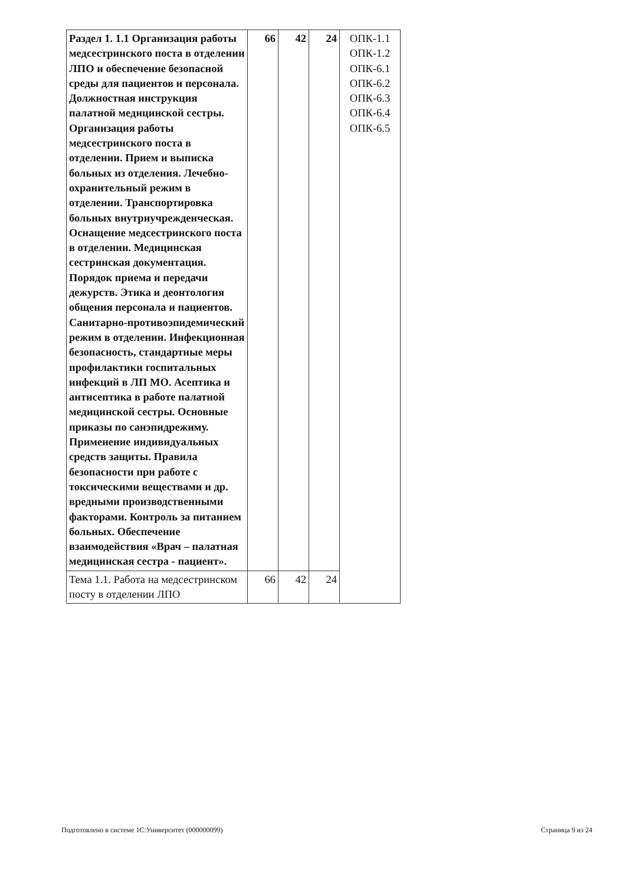| Раздел 1. 1.1 Организация работы медсестринского поста в отделении ЛПО и обеспечение безопасной среды для пациентов и персонала. Должностная инструкция палатной медицинской сестры. Организация работы медсестринского поста в отделении. Прием и выписка больных из отделения. Лечебно-охранительный режим в отделении. Транспортировка больных внутриучрежденческая. Оснащение медсестринского поста в отделении. Медицинская сестринская документация. Порядок приема и передачи дежурств. Этика и деонтология общения персонала и пациентов. Санитарно-противоэпидемический режим в отделении. Инфекционная безопасность, стандартные меры профилактики госпитальных инфекций в ЛП МО. Асептика и антисептика в работе палатной медицинской сестры. Основные приказы по санэпидрежиму. Применение индивидуальных средств защиты. Правила безопасности при работе с токсическими веществами и др. вредными производственными факторами. Контроль за питанием больных. Обеспечение взаимодействия «Врач – палатная медицинская сестра - пациент». | 66 | 42 | 24 | ОПК-1.1 ОПК-1.2 ОПК-6.1 ОПК-6.2 ОПК-6.3 ОПК-6.4 ОПК-6.5 |
| Тема 1.1. Работа на медсестринском посту в отделении ЛПО | 66 | 42 | 24 | |
Подготовлено в системе 1С:Университет (000000099) Страница 9 из 24